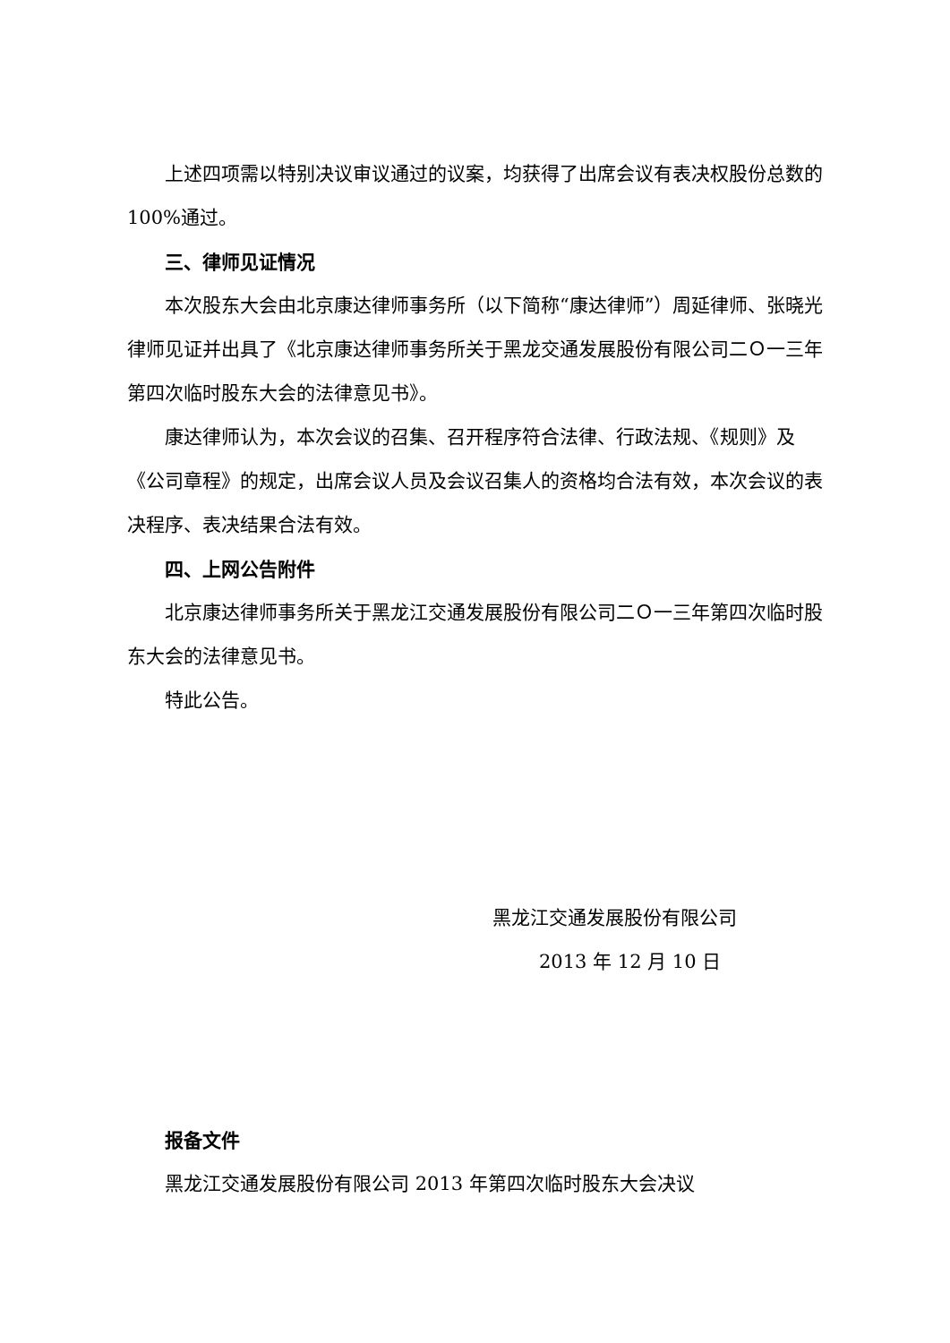上述四项需以特别决议审议通过的议案，均获得了出席会议有表决权股份总数的 100%通过。
三、律师见证情况
本次股东大会由北京康达律师事务所（以下简称“康达律师”）周延律师、张晓光律师见证并出具了《北京康达律师事务所关于黑龙交通发展股份有限公司二Ｏ一三年第四次临时股东大会的法律意见书》。
康达律师认为，本次会议的召集、召开程序符合法律、行政法规、《规则》及《公司章程》的规定，出席会议人员及会议召集人的资格均合法有效，本次会议的表决程序、表决结果合法有效。
四、上网公告附件
北京康达律师事务所关于黑龙江交通发展股份有限公司二Ｏ一三年第四次临时股东大会的法律意见书。
特此公告。
黑龙江交通发展股份有限公司
2013 年 12 月 10 日
报备文件
黑龙江交通发展股份有限公司 2013 年第四次临时股东大会决议